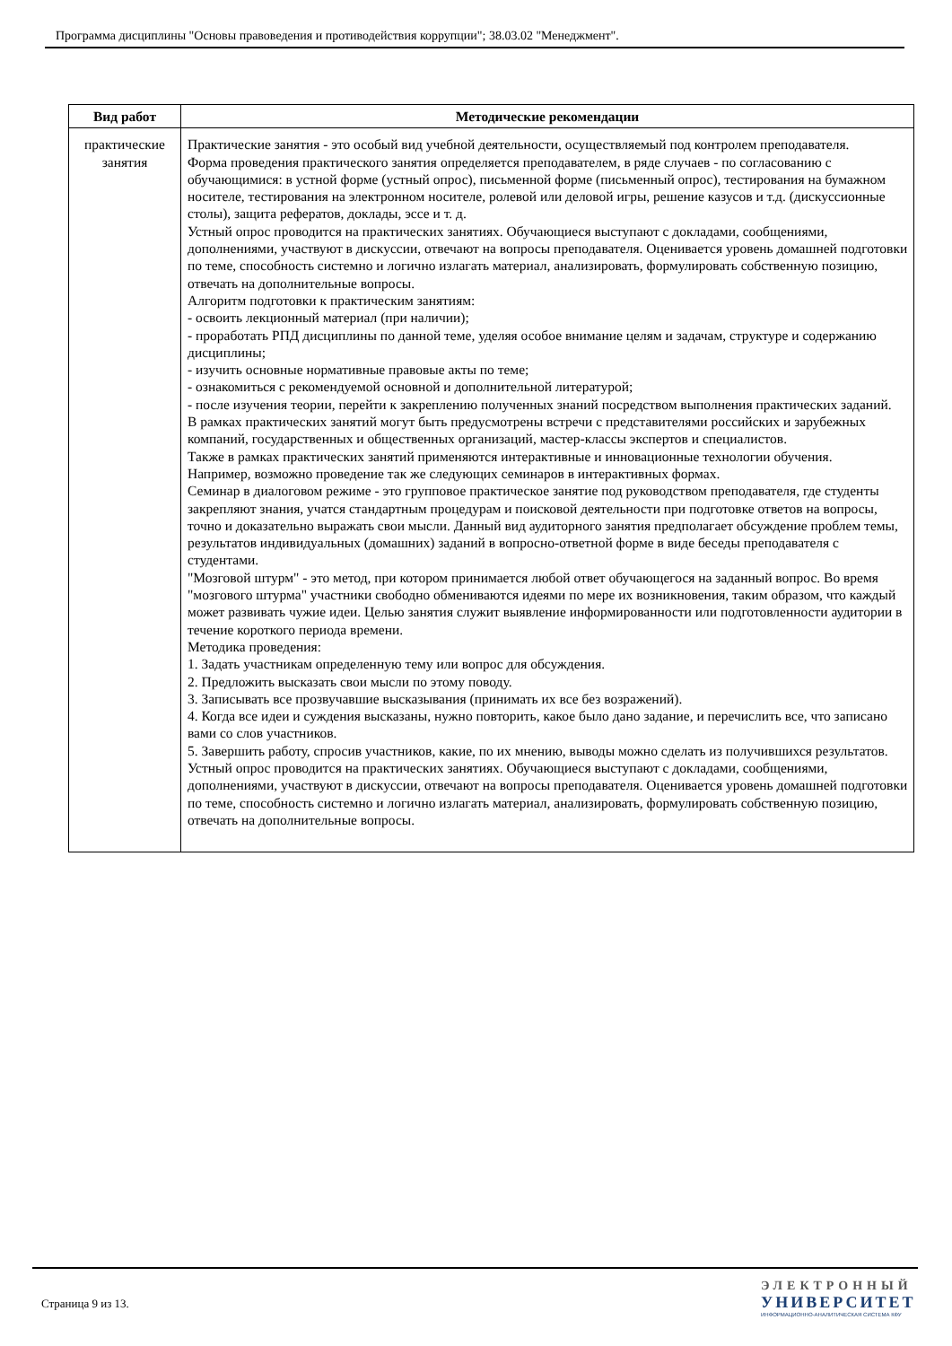Программа дисциплины "Основы правоведения и противодействия коррупции"; 38.03.02 "Менеджмент".
| Вид работ | Методические рекомендации |
| --- | --- |
| практические занятия | Практические занятия - это особый вид учебной деятельности, осуществляемый под контролем преподавателя. Форма проведения практического занятия определяется преподавателем, в ряде случаев - по согласованию с обучающимися: в устной форме (устный опрос), письменной форме (письменный опрос), тестирования на бумажном носителе, тестирования на электронном носителе, ролевой или деловой игры, решение казусов и т.д. (дискуссионные столы), защита рефератов, доклады, эссе и т. д. Устный опрос проводится на практических занятиях. Обучающиеся выступают с докладами, сообщениями, дополнениями, участвуют в дискуссии, отвечают на вопросы преподавателя. Оценивается уровень домашней подготовки по теме, способность системно и логично излагать материал, анализировать, формулировать собственную позицию, отвечать на дополнительные вопросы. Алгоритм подготовки к практическим занятиям: - освоить лекционный материал (при наличии); - проработать РПД дисциплины по данной теме, уделяя особое внимание целям и задачам, структуре и содержанию дисциплины; - изучить основные нормативные правовые акты по теме; - ознакомиться с рекомендуемой основной и дополнительной литературой; - после изучения теории, перейти к закреплению полученных знаний посредством выполнения практических заданий. В рамках практических занятий могут быть предусмотрены встречи с представителями российских и зарубежных компаний, государственных и общественных организаций, мастер-классы экспертов и специалистов. Также в рамках практических занятий применяются интерактивные и инновационные технологии обучения. Например, возможно проведение так же следующих семинаров в интерактивных формах. Семинар в диалоговом режиме - это групповое практическое занятие под руководством преподавателя, где студенты закрепляют знания, учатся стандартным процедурам и поисковой деятельности при подготовке ответов на вопросы, точно и доказательно выражать свои мысли. Данный вид аудиторного занятия предполагает обсуждение проблем темы, результатов индивидуальных (домашних) заданий в вопросно-ответной форме в виде беседы преподавателя с студентами. "Мозговой штурм" - это метод, при котором принимается любой ответ обучающегося на заданный вопрос. Во время "мозгового штурма" участники свободно обмениваются идеями по мере их возникновения, таким образом, что каждый может развивать чужие идеи. Целью занятия служит выявление информированности или подготовленности аудитории в течение короткого периода времени. Методика проведения: 1. Задать участникам определенную тему или вопрос для обсуждения. 2. Предложить высказать свои мысли по этому поводу. 3. Записывать все прозвучавшие высказывания (принимать их все без возражений). 4. Когда все идеи и суждения высказаны, нужно повторить, какое было дано задание, и перечислить все, что записано вами со слов участников. 5. Завершить работу, спросив участников, какие, по их мнению, выводы можно сделать из получившихся результатов. Устный опрос проводится на практических занятиях. Обучающиеся выступают с докладами, сообщениями, дополнениями, участвуют в дискуссии, отвечают на вопросы преподавателя. Оценивается уровень домашней подготовки по теме, способность системно и логично излагать материал, анализировать, формулировать собственную позицию, отвечать на дополнительные вопросы. |
Страница 9 из 13.
ЭЛЕКТРОННЫЙ
УНИВЕРСИТЕТ
ИНФОРМАЦИОННО-АНАЛИТИЧЕСКАЯ СИСТЕМА КФУ